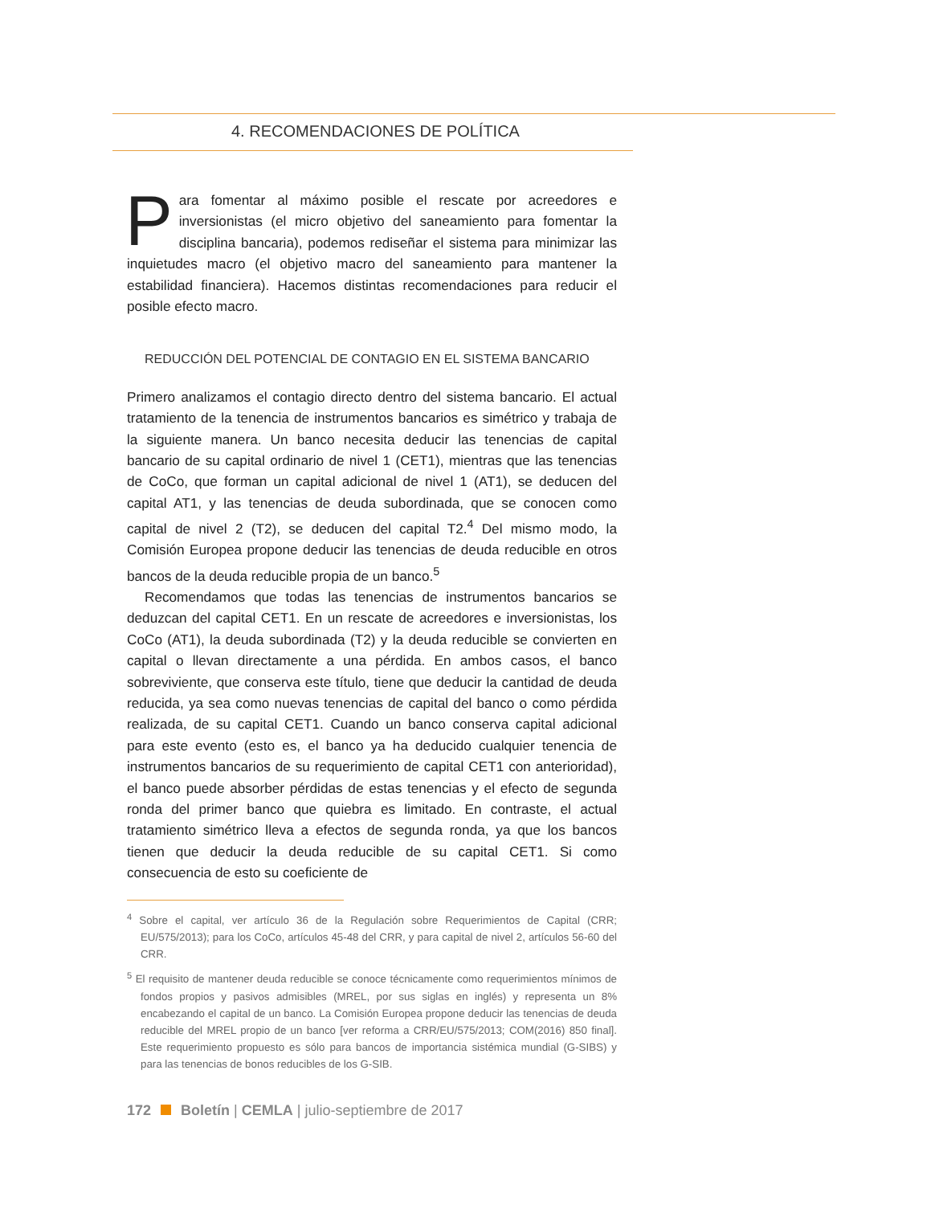4. RECOMENDACIONES DE POLÍTICA
Para fomentar al máximo posible el rescate por acreedores e inversionistas (el micro objetivo del saneamiento para fomentar la disciplina bancaria), podemos rediseñar el sistema para minimizar las inquietudes macro (el objetivo macro del saneamiento para mantener la estabilidad financiera). Hacemos distintas recomendaciones para reducir el posible efecto macro.
REDUCCIÓN DEL POTENCIAL DE CONTAGIO EN EL SISTEMA BANCARIO
Primero analizamos el contagio directo dentro del sistema bancario. El actual tratamiento de la tenencia de instrumentos bancarios es simétrico y trabaja de la siguiente manera. Un banco necesita deducir las tenencias de capital bancario de su capital ordinario de nivel 1 (CET1), mientras que las tenencias de CoCo, que forman un capital adicional de nivel 1 (AT1), se deducen del capital AT1, y las tenencias de deuda subordinada, que se conocen como capital de nivel 2 (T2), se deducen del capital T2.<sup>4</sup> Del mismo modo, la Comisión Europea propone deducir las tenencias de deuda reducible en otros bancos de la deuda reducible propia de un banco.<sup>5</sup>
Recomendamos que todas las tenencias de instrumentos bancarios se deduzcan del capital CET1. En un rescate de acreedores e inversionistas, los CoCo (AT1), la deuda subordinada (T2) y la deuda reducible se convierten en capital o llevan directamente a una pérdida. En ambos casos, el banco sobreviviente, que conserva este título, tiene que deducir la cantidad de deuda reducida, ya sea como nuevas tenencias de capital del banco o como pérdida realizada, de su capital CET1. Cuando un banco conserva capital adicional para este evento (esto es, el banco ya ha deducido cualquier tenencia de instrumentos bancarios de su requerimiento de capital CET1 con anterioridad), el banco puede absorber pérdidas de estas tenencias y el efecto de segunda ronda del primer banco que quiebra es limitado. En contraste, el actual tratamiento simétrico lleva a efectos de segunda ronda, ya que los bancos tienen que deducir la deuda reducible de su capital CET1. Si como consecuencia de esto su coeficiente de
<sup>4</sup> Sobre el capital, ver artículo 36 de la Regulación sobre Requerimientos de Capital (CRR; EU/575/2013); para los CoCo, artículos 45-48 del CRR, y para capital de nivel 2, artículos 56-60 del CRR.
<sup>5</sup> El requisito de mantener deuda reducible se conoce técnicamente como requerimientos mínimos de fondos propios y pasivos admisibles (MREL, por sus siglas en inglés) y representa un 8% encabezando el capital de un banco. La Comisión Europea propone deducir las tenencias de deuda reducible del MREL propio de un banco [ver reforma a CRR/EU/575/2013; COM(2016) 850 final]. Este requerimiento propuesto es sólo para bancos de importancia sistémica mundial (G-SIBS) y para las tenencias de bonos reducibles de los G-SIB.
172 Boletín | CEMLA | julio-septiembre de 2017